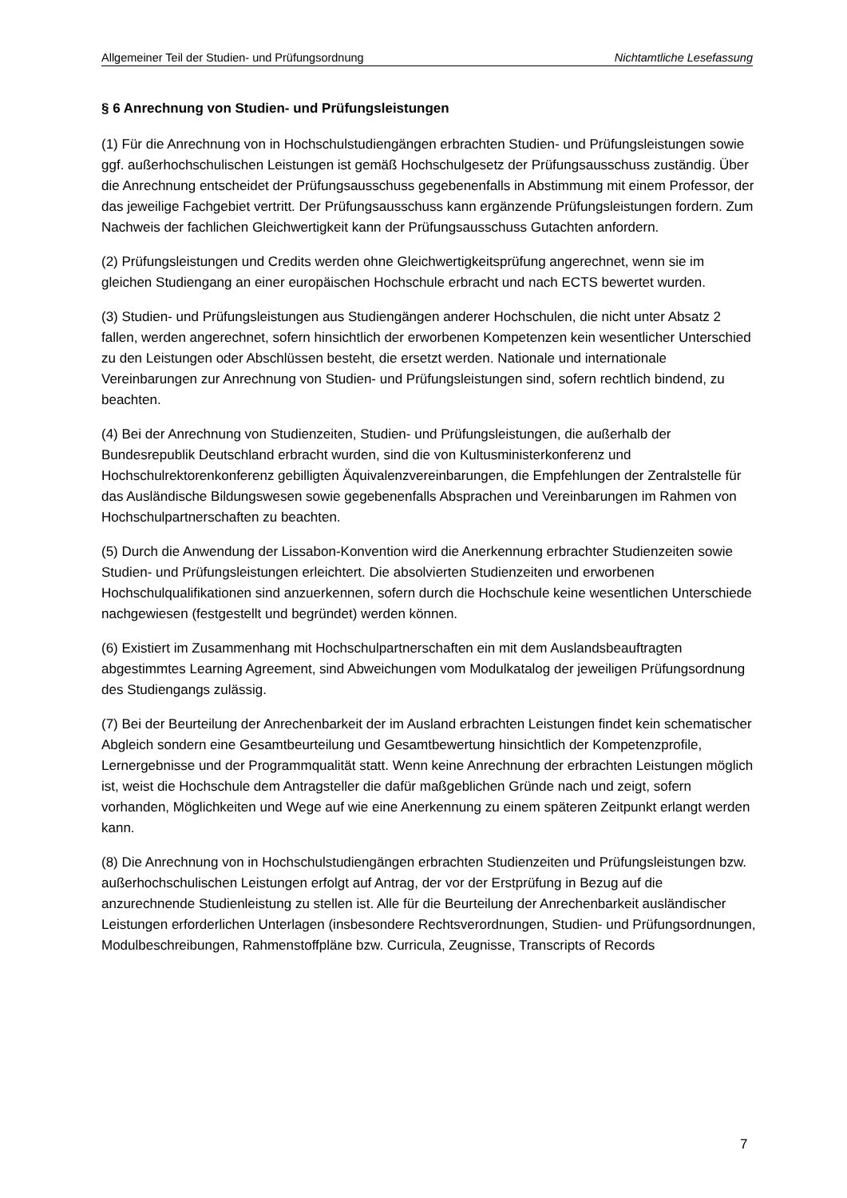Allgemeiner Teil der Studien- und Prüfungsordnung Nichtamtliche Lesefassung
§ 6 Anrechnung von Studien- und Prüfungsleistungen
(1) Für die Anrechnung von in Hochschulstudiengängen erbrachten Studien- und Prüfungsleistungen sowie ggf. außerhochschulischen Leistungen ist gemäß Hochschulgesetz der Prüfungsausschuss zuständig. Über die Anrechnung entscheidet der Prüfungsausschuss gegebenenfalls in Abstimmung mit einem Professor, der das jeweilige Fachgebiet vertritt. Der Prüfungsausschuss kann ergänzende Prüfungsleistungen fordern. Zum Nachweis der fachlichen Gleichwertigkeit kann der Prüfungsausschuss Gutachten anfordern.
(2) Prüfungsleistungen und Credits werden ohne Gleichwertigkeitsprüfung angerechnet, wenn sie im gleichen Studiengang an einer europäischen Hochschule erbracht und nach ECTS bewertet wurden.
(3) Studien- und Prüfungsleistungen aus Studiengängen anderer Hochschulen, die nicht unter Absatz 2 fallen, werden angerechnet, sofern hinsichtlich der erworbenen Kompetenzen kein wesentlicher Unterschied zu den Leistungen oder Abschlüssen besteht, die ersetzt werden. Nationale und internationale Vereinbarungen zur Anrechnung von Studien- und Prüfungsleistungen sind, sofern rechtlich bindend, zu beachten.
(4) Bei der Anrechnung von Studienzeiten, Studien- und Prüfungsleistungen, die außerhalb der Bundesrepublik Deutschland erbracht wurden, sind die von Kultusministerkonferenz und Hochschulrektorenkonferenz gebilligten Äquivalenzvereinbarungen, die Empfehlungen der Zentralstelle für das Ausländische Bildungswesen sowie gegebenenfalls Absprachen und Vereinbarungen im Rahmen von Hochschulpartnerschaften zu beachten.
(5) Durch die Anwendung der Lissabon-Konvention wird die Anerkennung erbrachter Studienzeiten sowie Studien- und Prüfungsleistungen erleichtert. Die absolvierten Studienzeiten und erworbenen Hochschulqualifikationen sind anzuerkennen, sofern durch die Hochschule keine wesentlichen Unterschiede nachgewiesen (festgestellt und begründet) werden können.
(6) Existiert im Zusammenhang mit Hochschulpartnerschaften ein mit dem Auslandsbeauftragten abgestimmtes Learning Agreement, sind Abweichungen vom Modulkatalog der jeweiligen Prüfungsordnung des Studiengangs zulässig.
(7) Bei der Beurteilung der Anrechenbarkeit der im Ausland erbrachten Leistungen findet kein schematischer Abgleich sondern eine Gesamtbeurteilung und Gesamtbewertung hinsichtlich der Kompetenzprofile, Lernergebnisse und der Programmqualität statt. Wenn keine Anrechnung der erbrachten Leistungen möglich ist, weist die Hochschule dem Antragsteller die dafür maßgeblichen Gründe nach und zeigt, sofern vorhanden, Möglichkeiten und Wege auf wie eine Anerkennung zu einem späteren Zeitpunkt erlangt werden kann.
(8) Die Anrechnung von in Hochschulstudiengängen erbrachten Studienzeiten und Prüfungsleistungen bzw. außerhochschulischen Leistungen erfolgt auf Antrag, der vor der Erstprüfung in Bezug auf die anzurechnende Studienleistung zu stellen ist. Alle für die Beurteilung der Anrechenbarkeit ausländischer Leistungen erforderlichen Unterlagen (insbesondere Rechtsverordnungen, Studien- und Prüfungsordnungen, Modulbeschreibungen, Rahmenstoffpläne bzw. Curricula, Zeugnisse, Transcripts of Records
7